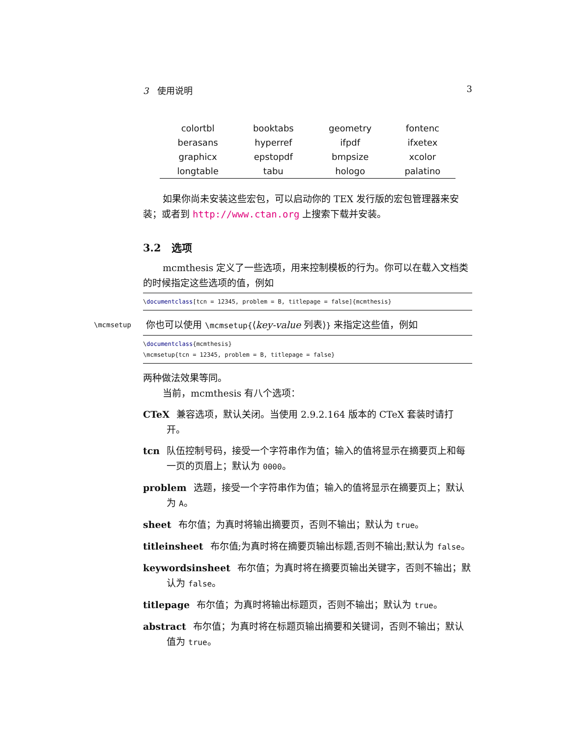3 使用说明 3
| colortbl | booktabs | geometry | fontenc |
| berasans | hyperref | ifpdf | ifxetex |
| graphicx | epstopdf | bmpsize | xcolor |
| longtable | tabu | hologo | palatino |
如果你尚未安装这些宏包，可以启动你的 TEX 发行版的宏包管理器来安装；或者到 http://www.ctan.org 上搜索下载并安装。
3.2 选项
mcmthesis 定义了一些选项，用来控制模板的行为。你可以在载入文档类的时候指定这些选项的值，例如
\documentclass[tcn = 12345, problem = B, titlepage = false]{mcmthesis}
\mcmsetup
你也可以使用 \mcmsetup{⟨key-value 列表⟩} 来指定这些值，例如
\documentclass{mcmthesis}
\mcmsetup{tcn = 12345, problem = B, titlepage = false}
两种做法效果等同。
当前，mcmthesis 有八个选项：
CTeX 兼容选项，默认关闭。当使用 2.9.2.164 版本的 CTeX 套装时请打开。
tcn 队伍控制号码，接受一个字符串作为值；输入的值将显示在摘要页上和每一页的页眉上；默认为 0000。
problem 选题，接受一个字符串作为值；输入的值将显示在摘要页上；默认为 A。
sheet 布尔值；为真时将输出摘要页，否则不输出；默认为 true。
titleinsheet 布尔值;为真时将在摘要页输出标题,否则不输出;默认为 false。
keywordsinsheet 布尔值；为真时将在摘要页输出关键字，否则不输出；默认为 false。
titlepage 布尔值；为真时将输出标题页，否则不输出；默认为 true。
abstract 布尔值；为真时将在标题页输出摘要和关键词，否则不输出；默认值为 true。